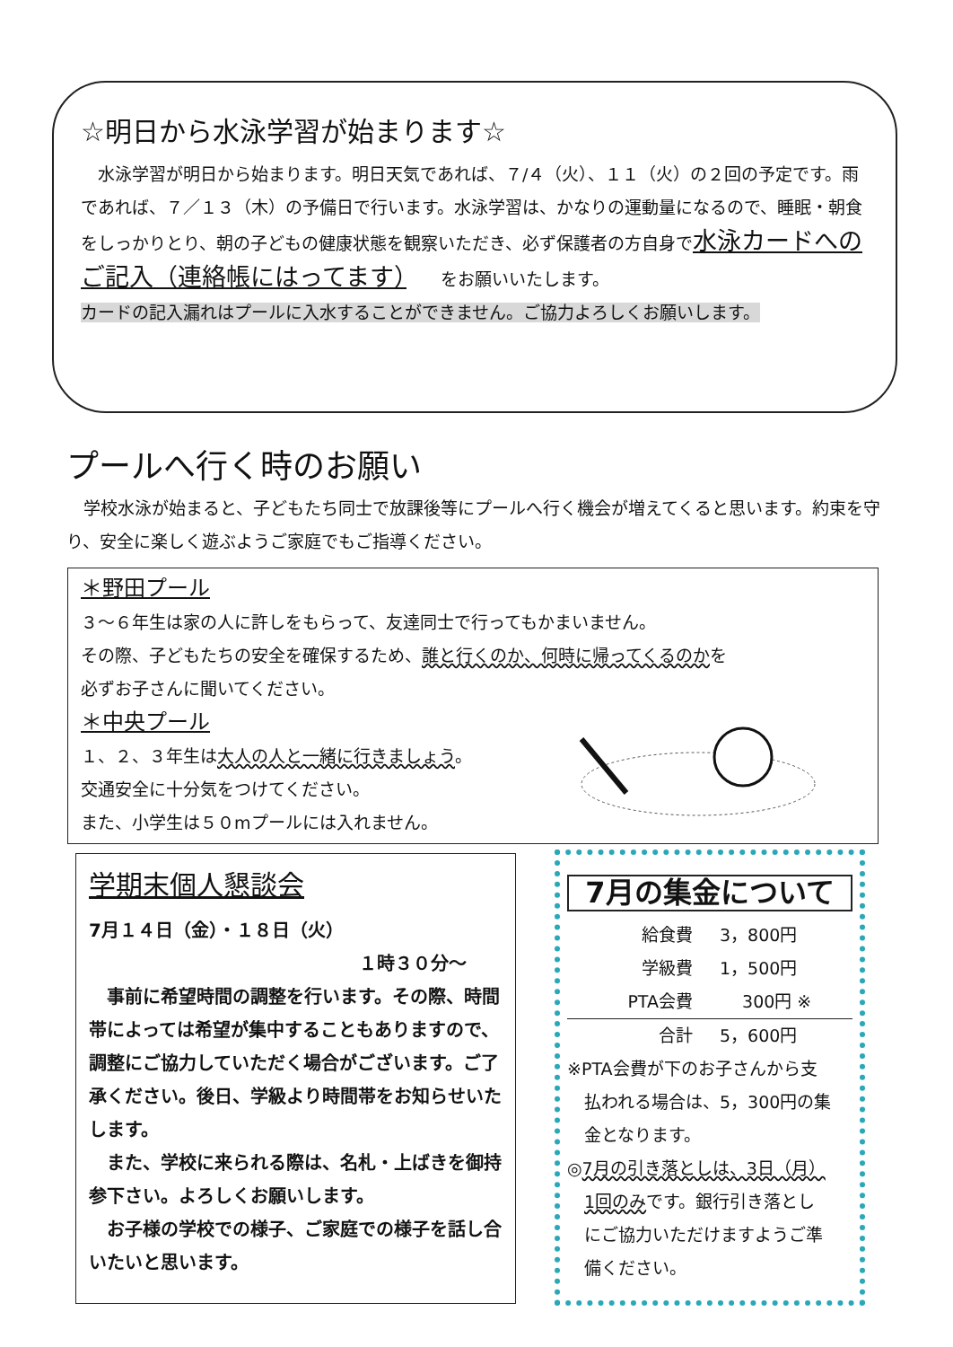☆明日から水泳学習が始まります☆
　水泳学習が明日から始まります。明日天気であれば、７/４（火）、１１（火）の２回の予定です。雨であれば、７／１３（木）の予備日で行います。水泳学習は、かなりの運動量になるので、睡眠・朝食をしっかりとり、朝の子どもの健康状態を観察いただき、必ず保護者の方自身で水泳カードへのご記入（連絡帳にはってます）　　をお願いいたします。
カードの記入漏れはプールに入水することができません。ご協力よろしくお願いします。
プールへ行く時のお願い
　学校水泳が始まると、子どもたち同士で放課後等にプールへ行く機会が増えてくると思います。約束を守り、安全に楽しく遊ぶようご家庭でもご指導ください。
＊野田プール
３～６年生は家の人に許しをもらって、友達同士で行ってもかまいません。
その際、子どもたちの安全を確保するため、誰と行くのか、何時に帰ってくるのかを
必ずお子さんに聞いてください。
＊中央プール
１、２、３年生は大人の人と一緒に行きましょう。
交通安全に十分気をつけてください。
また、小学生は５０mプールには入れません。
学期末個人懇談会
7月１４日（金）・１８日（火）
１時３０分～
　事前に希望時間の調整を行います。その際、時間帯によっては希望が集中することもありますので、調整にご協力していただく場合がございます。ご了承ください。後日、学級より時間帯をお知らせいたします。
　また、学校に来られる際は、名札・上ばきを御持参下さい。よろしくお願いします。
　お子様の学校での様子、ご家庭での様子を話し合いたいと思います。
7月の集金について
給食費 3，800円
学級費 1，500円
PTA会費　 300円 ※
合計 5，600円
※PTA会費が下のお子さんから支
　払われる場合は、5，300円の集
　金となります。
◎7月の引き落としは、3日（月）
　1回のみです。銀行引き落とし
　にご協力いただけますようご準
　備ください。